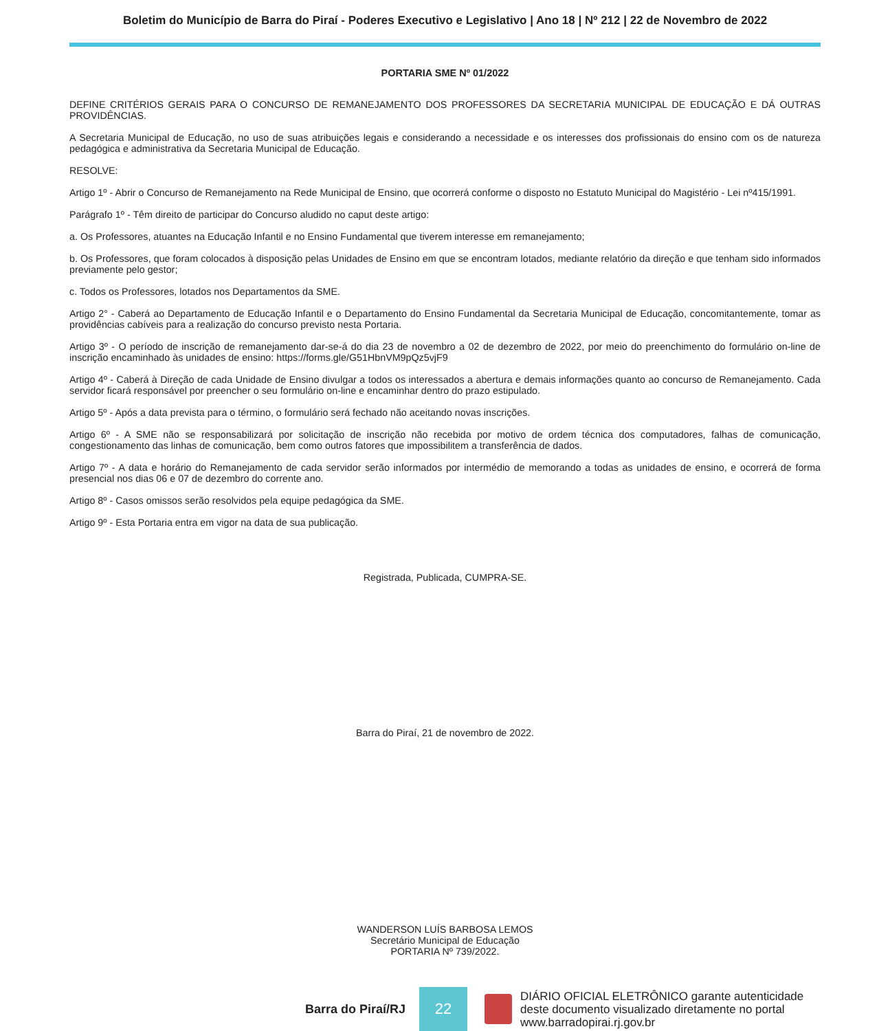Boletim do Município de Barra do Piraí - Poderes Executivo e Legislativo | Ano 18 | Nº 212 | 22 de Novembro de 2022
PORTARIA SME Nº 01/2022
DEFINE CRITÉRIOS GERAIS PARA O CONCURSO DE REMANEJAMENTO DOS PROFESSORES DA SECRETARIA MUNICIPAL DE EDUCAÇÃO E DÁ OUTRAS PROVIDÊNCIAS.
A Secretaria Municipal de Educação, no uso de suas atribuições legais e considerando a necessidade e os interesses dos profissionais do ensino com os de natureza pedagógica e administrativa da Secretaria Municipal de Educação.
RESOLVE:
Artigo 1º - Abrir o Concurso de Remanejamento na Rede Municipal de Ensino, que ocorrerá conforme o disposto no Estatuto Municipal do Magistério - Lei nº415/1991.
Parágrafo 1º - Têm direito de participar do Concurso aludido no caput deste artigo:
a. Os Professores, atuantes na Educação Infantil e no Ensino Fundamental que tiverem interesse em remanejamento;
b. Os Professores, que foram colocados à disposição pelas Unidades de Ensino em que se encontram lotados, mediante relatório da direção e que tenham sido informados previamente pelo gestor;
c. Todos os Professores, lotados nos Departamentos da SME.
Artigo 2° - Caberá ao Departamento de Educação Infantil e o Departamento do Ensino Fundamental da Secretaria Municipal de Educação, concomitantemente, tomar as providências cabíveis para a realização do concurso previsto nesta Portaria.
Artigo 3º - O período de inscrição de remanejamento dar-se-á do dia 23 de novembro a 02 de dezembro de 2022, por meio do preenchimento do formulário on-line de inscrição encaminhado às unidades de ensino: https://forms.gle/G51HbnVM9pQz5vjF9
Artigo 4º - Caberá à Direção de cada Unidade de Ensino divulgar a todos os interessados a abertura e demais informações quanto ao concurso de Remanejamento. Cada servidor ficará responsável por preencher o seu formulário on-line e encaminhar dentro do prazo estipulado.
Artigo 5º - Após a data prevista para o término, o formulário será fechado não aceitando novas inscrições.
Artigo 6º - A SME não se responsabilizará por solicitação de inscrição não recebida por motivo de ordem técnica dos computadores, falhas de comunicação, congestionamento das linhas de comunicação, bem como outros fatores que impossibilitem a transferência de dados.
Artigo 7º - A data e horário do Remanejamento de cada servidor serão informados por intermédio de memorando a todas as unidades de ensino, e ocorrerá de forma presencial nos dias 06 e 07 de dezembro do corrente ano.
Artigo 8º - Casos omissos serão resolvidos pela equipe pedagógica da SME.
Artigo 9º - Esta Portaria entra em vigor na data de sua publicação.
Registrada, Publicada, CUMPRA-SE.
Barra do Piraí, 21 de novembro de 2022.
WANDERSON LUÍS BARBOSA LEMOS
Secretário Municipal de Educação
PORTARIA Nº 739/2022.
Barra do Piraí/RJ
22
DIÁRIO OFICIAL ELETRÔNICO garante autenticidade
deste documento visualizado diretamente no portal
www.barradopirai.rj.gov.br